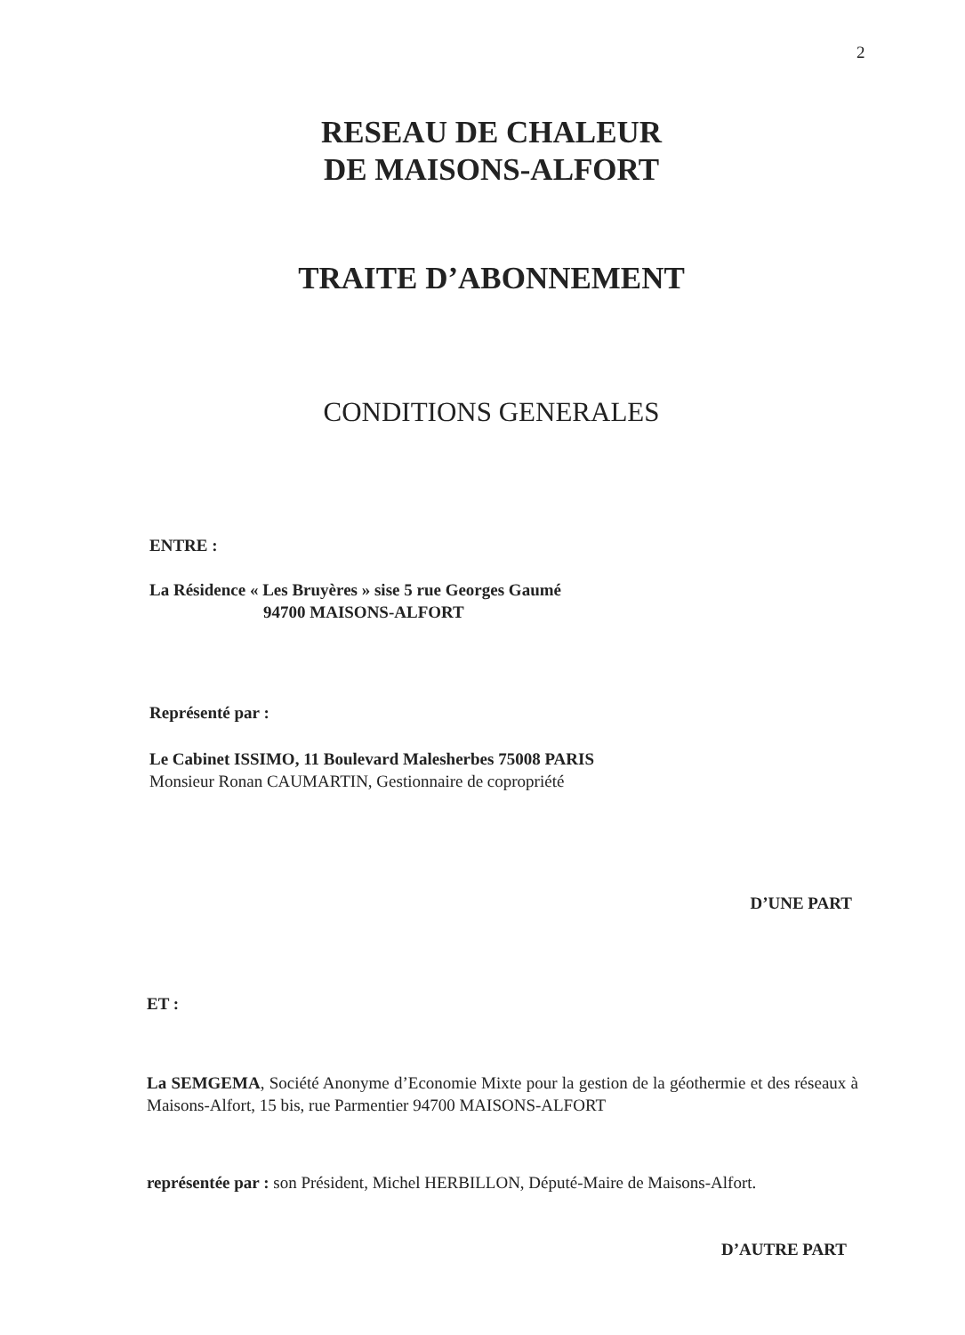2
RESEAU DE CHALEUR
DE MAISONS-ALFORT
TRAITE D’ABONNEMENT
CONDITIONS GENERALES
ENTRE :
La Résidence « Les Bruyères » sise 5 rue Georges Gaumé
94700 MAISONS-ALFORT
Représenté par :
Le Cabinet ISSIMO, 11 Boulevard Malesherbes 75008 PARIS
Monsieur Ronan CAUMARTIN, Gestionnaire de copropriété
D’UNE PART
ET :
La SEMGEMA, Société Anonyme d’Economie Mixte pour la gestion de la géothermie et des réseaux à Maisons-Alfort, 15 bis, rue Parmentier 94700 MAISONS-ALFORT
représentée par : son Président, Michel HERBILLON, Député-Maire de Maisons-Alfort.
D’AUTRE PART